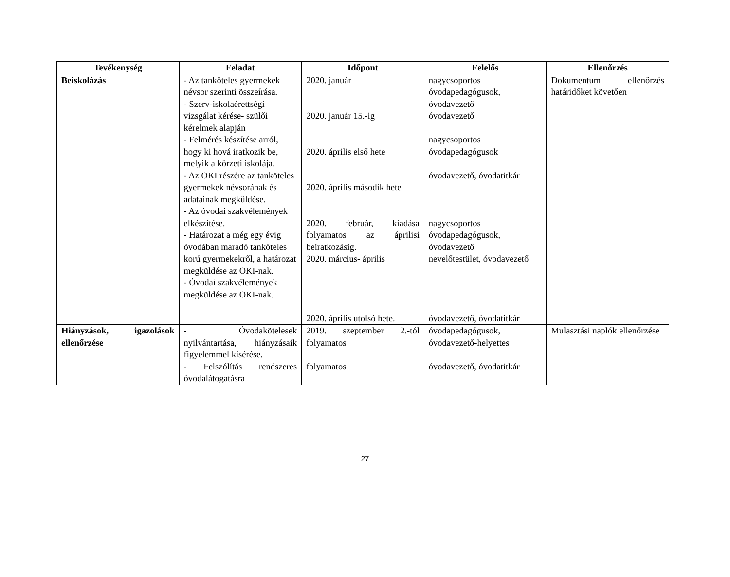| Tevékenység | Feladat | Időpont | Felelős | Ellenőrzés |
| --- | --- | --- | --- | --- |
| Beiskolázás | - Az tanköteles gyermekek névsor szerinti összeírása. - Szerv-iskolaérettségi vizsgálat kérése- szülői kérelmek alapján - Felmérés készítése arról, hogy ki hová iratkozik be, melyik a körzeti iskolája. - Az OKI részére az tanköteles gyermekek névsorának és adatainak megküldése. - Az óvodai szakvélemények elkészítése. - Határozat a még egy évig óvodában maradó tanköteles korú gyermekekről, a határozat megküldése az OKI-nak. - Óvodai szakvélemények megküldése az OKI-nak. | 2020. január 2020. január 15.-ig 2020. április első hete 2020. április második hete 2020. február, kiadása folyamatos az áprilisi beiratkozásig. 2020. március- április 2020. április utolsó hete. | nagycsoportos óvodapedagógusok, óvodavezető óvodavezető nagycsoportos óvodapedagógusok óvodavezető, óvodatitkár nagycsoportos óvodapedagógusok, óvodavezető nevelőtestület, óvodavezető óvodavezető, óvodatitkár | Dokumentum ellenőrzés határidőket követően |
| Hiányzások, igazolások ellenőrzése | - Óvodakötelesek nyilvántartása, hiányzásaik figyelemmel kísérése. - Felszólítás rendszeres óvodalátogatásra | 2019. szeptember 2.-tól folyamatos folyamatos | óvodapedagógusok, óvodavezető-helyettes óvodavezető, óvodatitkár | Mulasztási naplók ellenőrzése |
27